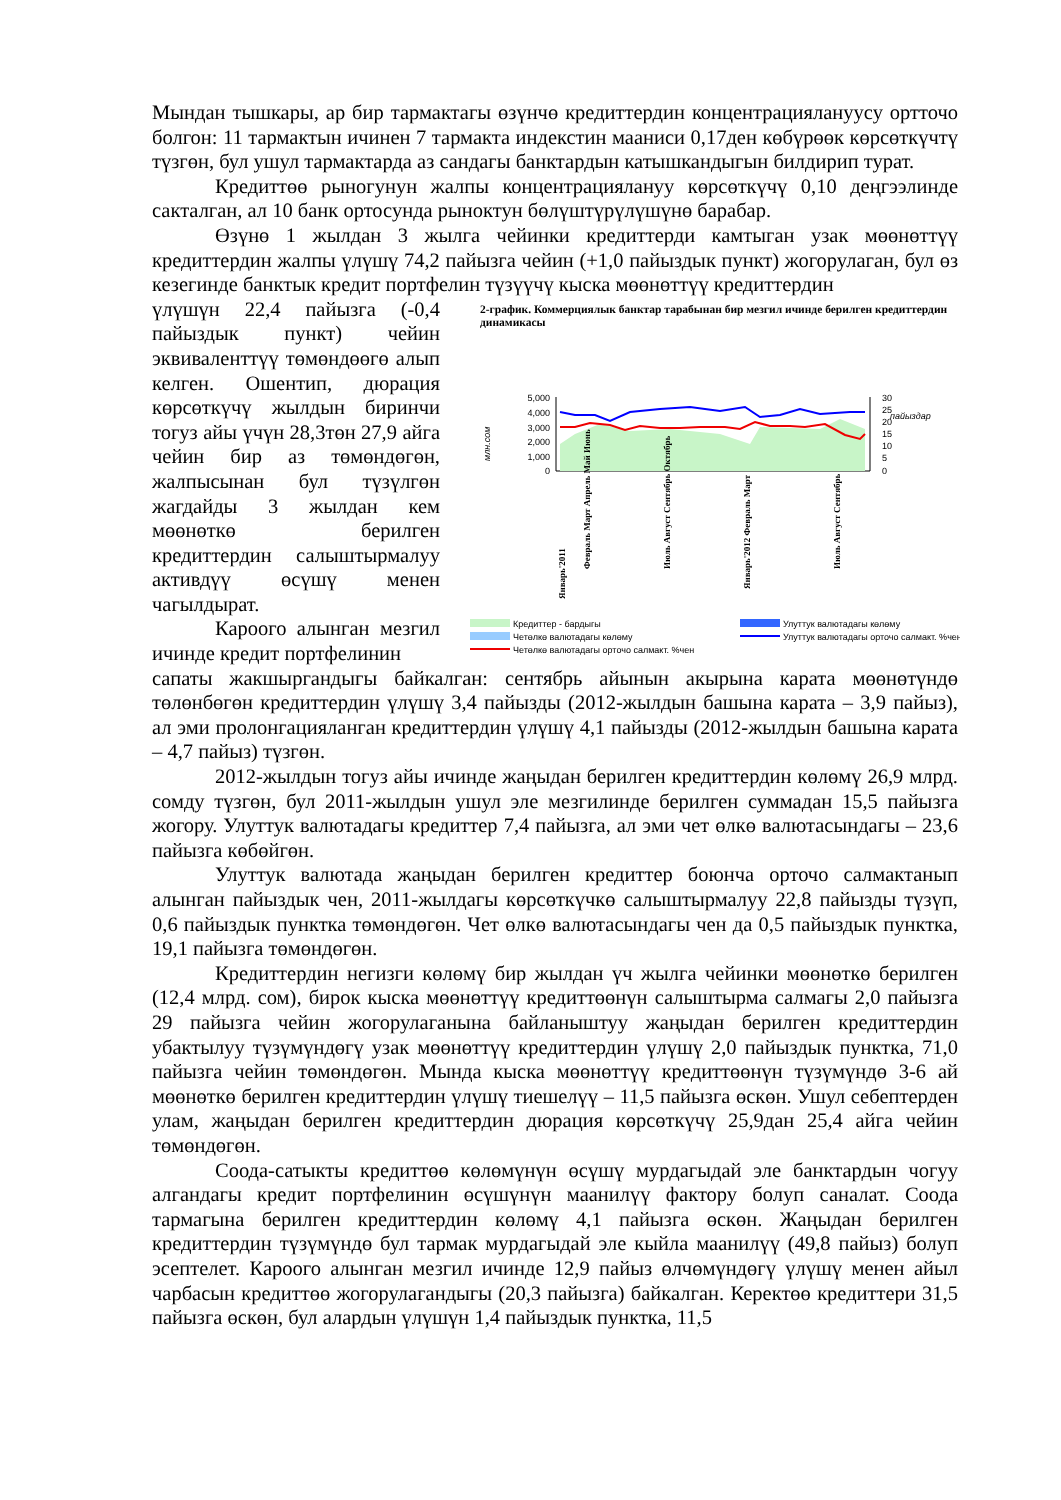Мындан тышкары, ар бир тармактагы өзүнчө кредиттердин концентрациялануусу ортточо болгон: 11 тармактын ичинен 7 тармакта индекстин мааниси 0,17ден көбүрөөк көрсөткүчтү түзгөн, бул ушул тармактарда аз сандагы банктардын катышкандыгын билдирип турат.
Кредиттөө рыногунун жалпы концентрациялануу көрсөткүчү 0,10 деңгээлинде сакталган, ал 10 банк ортосунда рыноктун бөлүштүрүлүшүнө барабар.
Өзүнө 1 жылдан 3 жылга чейинки кредиттерди камтыган узак мөөнөттүү кредиттердин жалпы үлүшү 74,2 пайызга чейин (+1,0 пайыздык пункт) жогорулаган, бул өз кезегинде банктык кредит портфелин түзүүчү кыска мөөнөттүү кредиттердин
үлүшүн 22,4 пайызга (-0,4 пайыздык пункт) чейин эквиваленттүү төмөндөөгө алып келген. Ошентип, дюрация көрсөткүчү жылдын биринчи тогуз айы үчүн 28,3төн 27,9 айга чейин бир аз төмөндөгөн, жалпысынан бул түзүлгөн жагдайды 3 жылдан кем мөөнөткө берилген кредиттердин салыштырмалуу активдүү өсүшү менен чагылдырат.
Кароого алынган мезгил ичинде кредит портфелинин
2-график. Коммерциялык банктар тарабынан бир мезгил ичинде берилген кредиттердин динамикасы
млн.сом
пайыздар
5,000
4,000
3,000
2,000
1,000
0
30
25
20
15
10
5
0
Январь'2011
Февраль Март Апрель Май Июнь
Июль Август Сентябрь Октябрь
Январь'2012 Февраль Март
Июль Август Сентябрь
Кредиттер - бардыгы
Улуттук валютадагы көлөму
Четөлкө валютадагы көлөму
Улуттук валютадагы орточо салмакт. %чен
Четөлкө валютадагы орточо салмакт. %чен
сапаты жакшыргандыгы байкалган: сентябрь айынын акырына карата мөөнөтүндө төлөнбөгөн кредиттердин үлүшү 3,4 пайызды (2012-жылдын башына карата – 3,9 пайыз), ал эми пролонгацияланган кредиттердин үлүшү 4,1 пайызды (2012-жылдын башына карата – 4,7 пайыз) түзгөн.
2012-жылдын тогуз айы ичинде жаңыдан берилген кредиттердин көлөмү 26,9 млрд. сомду түзгөн, бул 2011-жылдын ушул эле мезгилинде берилген суммадан 15,5 пайызга жогору. Улуттук валютадагы кредиттер 7,4 пайызга, ал эми чет өлкө валютасындагы – 23,6 пайызга көбөйгөн.
Улуттук валютада жаңыдан берилген кредиттер боюнча орточо салмактанып алынган пайыздык чен, 2011-жылдагы көрсөткүчкө салыштырмалуу 22,8 пайызды түзүп, 0,6 пайыздык пунктка төмөндөгөн. Чет өлкө валютасындагы чен да 0,5 пайыздык пунктка, 19,1 пайызга төмөндөгөн.
Кредиттердин негизги көлөмү бир жылдан үч жылга чейинки мөөнөткө берилген (12,4 млрд. сом), бирок кыска мөөнөттүү кредиттөөнүн салыштырма салмагы 2,0 пайызга 29 пайызга чейин жогорулаганына байланыштуу жаңыдан берилген кредиттердин убактылуу түзүмүндөгү узак мөөнөттүү кредиттердин үлүшү 2,0 пайыздык пунктка, 71,0 пайызга чейин төмөндөгөн. Мында кыска мөөнөттүү кредиттөөнүн түзүмүндө 3-6 ай мөөнөткө берилген кредиттердин үлүшү тиешелүү – 11,5 пайызга өскөн. Ушул себептерден улам, жаңыдан берилген кредиттердин дюрация көрсөткүчү 25,9дан 25,4 айга чейин төмөндөгөн.
Соода-сатыкты кредиттөө көлөмүнүн өсүшү мурдагыдай эле банктардын чогуу алгандагы кредит портфелинин өсүшүнүн маанилүү фактору болуп саналат. Соода тармагына берилген кредиттердин көлөмү 4,1 пайызга өскөн. Жаңыдан берилген кредиттердин түзүмүндө бул тармак мурдагыдай эле кыйла маанилүү (49,8 пайыз) болуп эсептелет. Кароого алынган мезгил ичинде 12,9 пайыз өлчөмүндөгү үлүшү менен айыл чарбасын кредиттөө жогорулагандыгы (20,3 пайызга) байкалган. Керектөө кредиттери 31,5 пайызга өскөн, бул алардын үлүшүн 1,4 пайыздык пунктка, 11,5